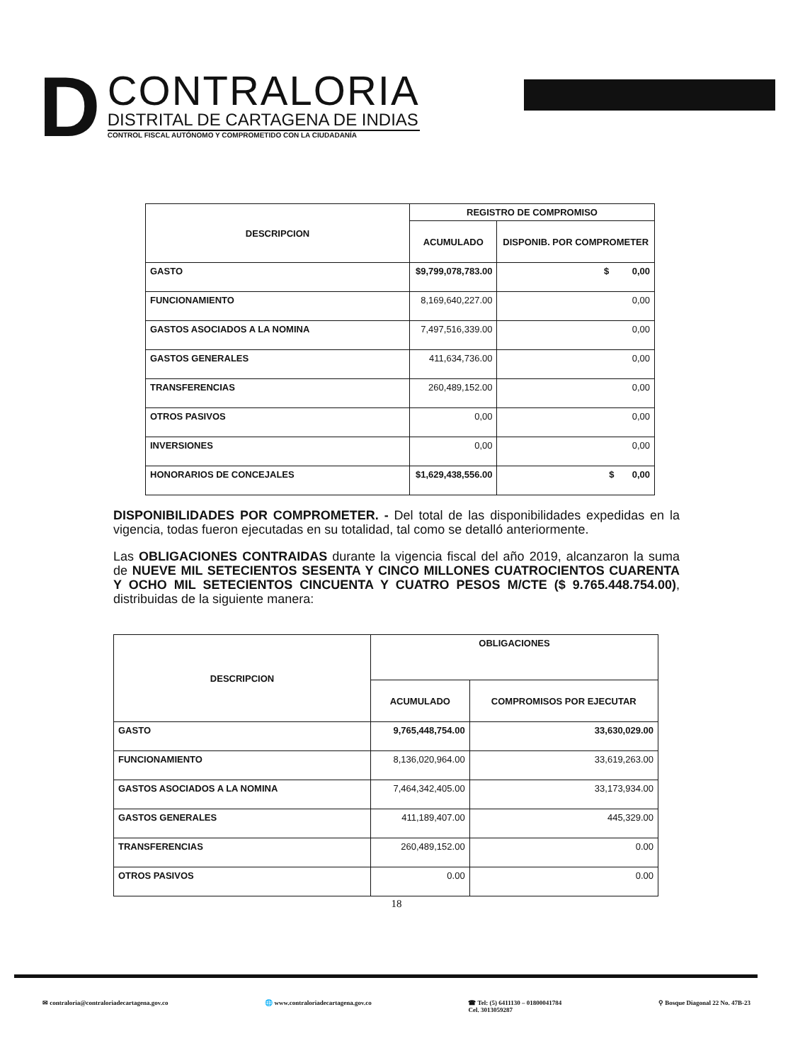D
CONTRALORIA
DISTRITAL DE CARTAGENA DE INDIAS
CONTROL FISCAL AUTÓNOMO Y COMPROMETIDO CON LA CIUDADANÍA
| DESCRIPCION | REGISTRO DE COMPROMISO | |
| --- | --- | --- |
| | ACUMULADO | DISPONIB. POR COMPROMETER |
| GASTO | $9,799,078,783.00 | $ 0,00 |
| FUNCIONAMIENTO | 8,169,640,227.00 | 0,00 |
| GASTOS ASOCIADOS A LA NOMINA | 7,497,516,339.00 | 0,00 |
| GASTOS GENERALES | 411,634,736.00 | 0,00 |
| TRANSFERENCIAS | 260,489,152.00 | 0,00 |
| OTROS PASIVOS | 0,00 | 0,00 |
| INVERSIONES | 0,00 | 0,00 |
| HONORARIOS DE CONCEJALES | $1,629,438,556.00 | $ 0,00 |
DISPONIBILIDADES POR COMPROMETER. - Del total de las disponibilidades expedidas en la vigencia, todas fueron ejecutadas en su totalidad, tal como se detalló anteriormente.
Las OBLIGACIONES CONTRAIDAS durante la vigencia fiscal del año 2019, alcanzaron la suma de NUEVE MIL SETECIENTOS SESENTA Y CINCO MILLONES CUATROCIENTOS CUARENTA Y OCHO MIL SETECIENTOS CINCUENTA Y CUATRO PESOS M/CTE ($ 9.765.448.754.00), distribuidas de la siguiente manera:
| DESCRIPCION | OBLIGACIONES | |
| --- | --- | --- |
| | ACUMULADO | COMPROMISOS POR EJECUTAR |
| GASTO | 9,765,448,754.00 | 33,630,029.00 |
| FUNCIONAMIENTO | 8,136,020,964.00 | 33,619,263.00 |
| GASTOS ASOCIADOS A LA NOMINA | 7,464,342,405.00 | 33,173,934.00 |
| GASTOS GENERALES | 411,189,407.00 | 445,329.00 |
| TRANSFERENCIAS | 260,489,152.00 | 0.00 |
| OTROS PASIVOS | 0.00 | 0.00 |
18
✉ contraloria@contraloriadecartagena.gov.co 🌐 www.contraloriadecartagena.gov.co ☎ Tel: (5) 6411130 – 01800041784
Cel. 3013059287 ⚲ Bosque Diagonal 22 No. 47B-23